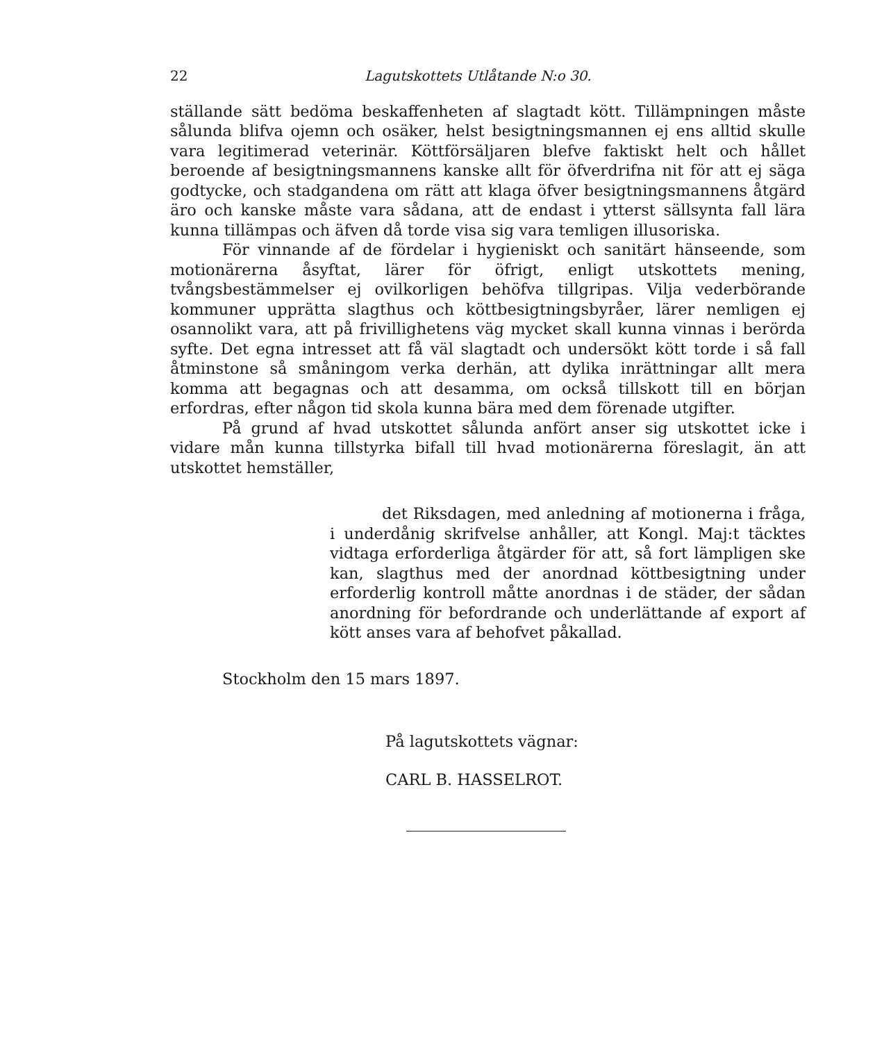22 Lagutskottets Utlåtande N:o 30.
ställande sätt bedöma beskaffenheten af slagtadt kött. Tillämpningen måste sålunda blifva ojemn och osäker, helst besigtningsmannen ej ens alltid skulle vara legitimerad veterinär. Köttförsäljaren blefve faktiskt helt och hållet beroende af besigtningsmannens kanske allt för öfverdrifna nit för att ej säga godtycke, och stadgandena om rätt att klaga öfver besigtningsmannens åtgärd äro och kanske måste vara sådana, att de endast i ytterst sällsynta fall lära kunna tillämpas och äfven då torde visa sig vara temligen illusoriska.
För vinnande af de fördelar i hygieniskt och sanitärt hänseende, som motionärerna åsyftat, lärer för öfrigt, enligt utskottets mening, tvångsbestämmelser ej ovilkorligen behöfva tillgripas. Vilja vederbörande kommuner upprätta slagthus och köttbesigtningsbyråer, lärer nemligen ej osannolikt vara, att på frivillighetens väg mycket skall kunna vinnas i berörda syfte. Det egna intresset att få väl slagtadt och undersökt kött torde i så fall åtminstone så småningom verka derhän, att dylika inrättningar allt mera komma att begagnas och att desamma, om också tillskott till en början erfordras, efter någon tid skola kunna bära med dem förenade utgifter.
På grund af hvad utskottet sålunda anfört anser sig utskottet icke i vidare mån kunna tillstyrka bifall till hvad motionärerna föreslagit, än att utskottet hemställer,
det Riksdagen, med anledning af motionerna i fråga, i underdånig skrifvelse anhåller, att Kongl. Maj:t täcktes vidtaga erforderliga åtgärder för att, så fort lämpligen ske kan, slagthus med der anordnad köttbesigtning under erforderlig kontroll måtte anordnas i de städer, der sådan anordning för befordrande och underlättande af export af kött anses vara af behofvet påkallad.
Stockholm den 15 mars 1897.
På lagutskottets vägnar:
CARL B. HASSELROT.